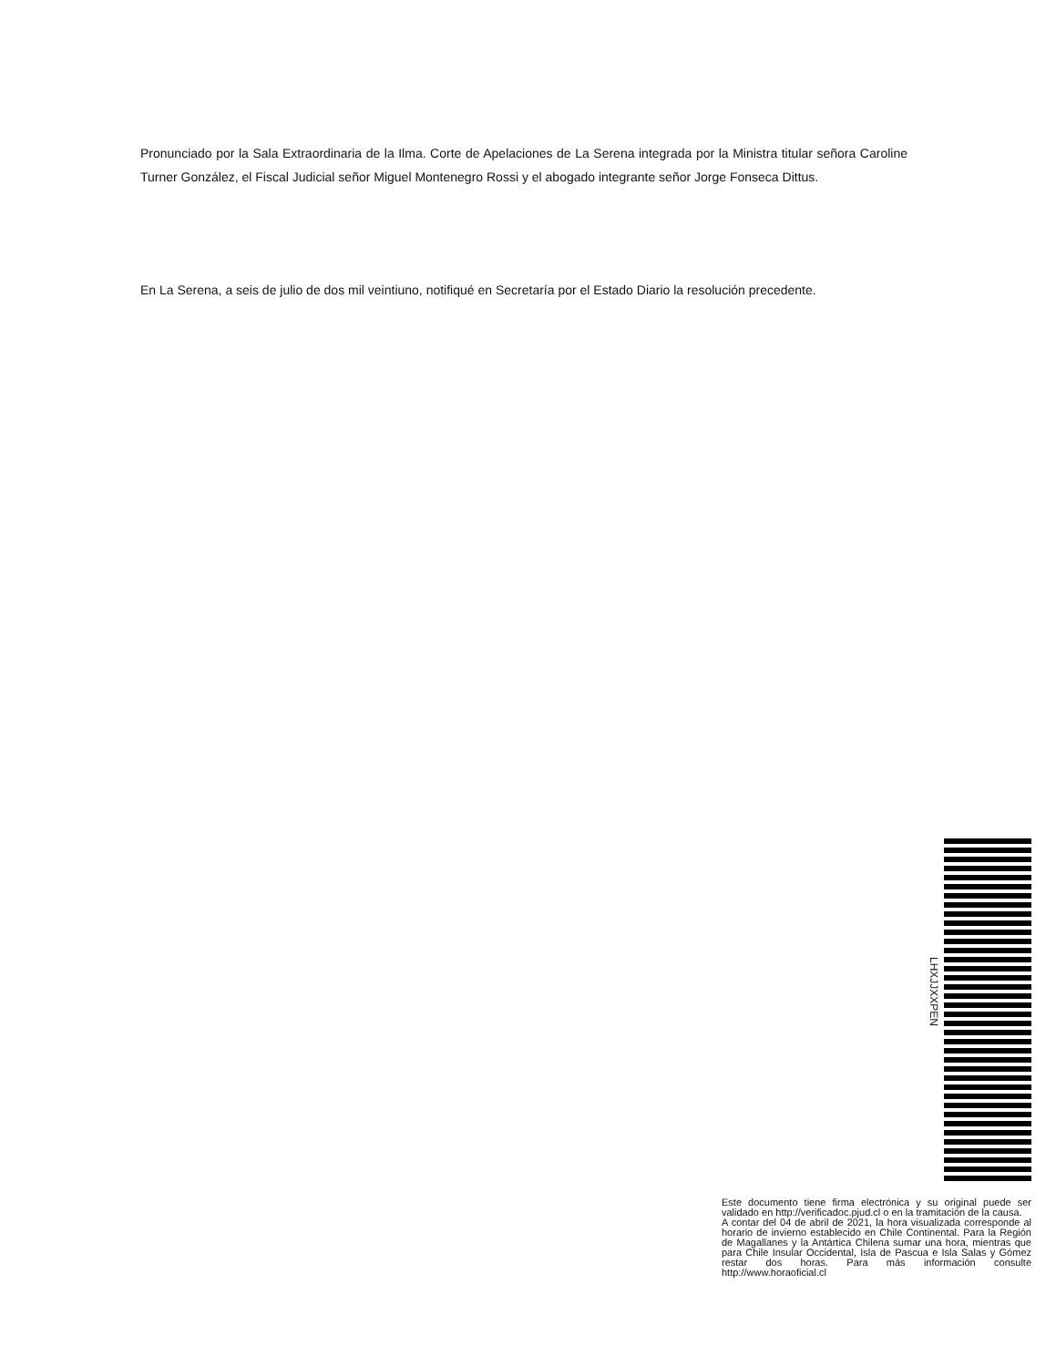Pronunciado por la Sala Extraordinaria de la Ilma. Corte de Apelaciones de La Serena integrada por la Ministra titular señora Caroline Turner González, el Fiscal Judicial señor Miguel Montenegro Rossi y el abogado integrante señor Jorge Fonseca Dittus.
En La Serena, a seis de julio de dos mil veintiuno, notifiqué en Secretaría por el Estado Diario la resolución precedente.
LHXJJXXPEN
Este documento tiene firma electrónica y su original puede ser validado en http://verificadoc.pjud.cl o en la tramitación de la causa.
A contar del 04 de abril de 2021, la hora visualizada corresponde al horario de invierno establecido en Chile Continental. Para la Región de Magallanes y la Antártica Chilena sumar una hora, mientras que para Chile Insular Occidental, Isla de Pascua e Isla Salas y Gómez restar dos horas. Para más información consulte http://www.horaoficial.cl